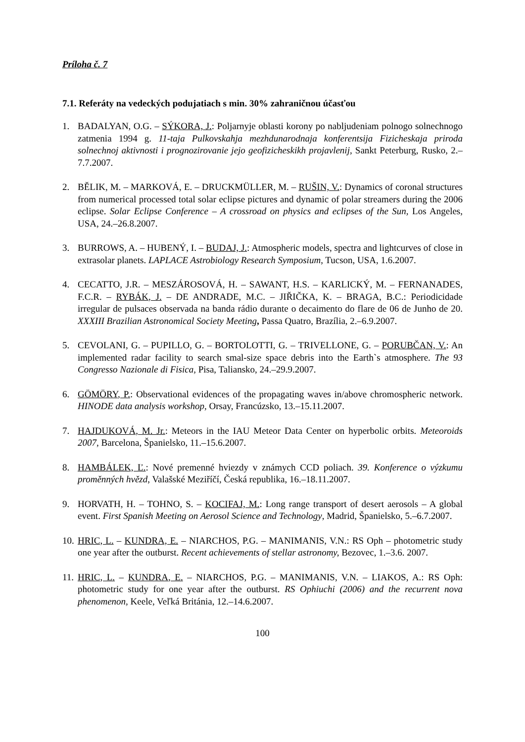Príloha č. 7
7.1. Referáty na vedeckých podujatiach s min. 30% zahraničnou účasťou
1. BADALYAN, O.G. – SÝKORA, J.: Poljarnyje oblasti korony po nabljudeniam polnogo solnechnogo zatmenia 1994 g. 11-taja Pulkovskahja mezhdunarodnaja konferentsija Fizicheskaja priroda solnechnoj aktivnosti i prognozirovanie jejo geofizicheskikh projavlenij, Sankt Peterburg, Rusko, 2.–7.7.2007.
2. BĚLIK, M. – MARKOVÁ, E. – DRUCKMÜLLER, M. – RUŠIN, V.: Dynamics of coronal structures from numerical processed total solar eclipse pictures and dynamic of polar streamers during the 2006 eclipse. Solar Eclipse Conference – A crossroad on physics and eclipses of the Sun, Los Angeles, USA, 24.–26.8.2007.
3. BURROWS, A. – HUBENÝ, I. – BUDAJ, J.: Atmospheric models, spectra and lightcurves of close in extrasolar planets. LAPLACE Astrobiology Research Symposium, Tucson, USA, 1.6.2007.
4. CECATTO, J.R. – MESZÁROSOVÁ, H. – SAWANT, H.S. – KARLICKÝ, M. – FERNANADES, F.C.R. – RYBÁK, J. – DE ANDRADE, M.C. – JIŘIČKA, K. – BRAGA, B.C.: Periodicidade irregular de pulsaces observada na banda rádio durante o decaimento do flare de 06 de Junho de 20. XXXIII Brazilian Astronomical Society Meeting, Passa Quatro, Brazília, 2.–6.9.2007.
5. CEVOLANI, G. – PUPILLO, G. – BORTOLOTTI, G. – TRIVELLONE, G. – PORUBČAN, V.: An implemented radar facility to search smal-size space debris into the Earth`s atmosphere. The 93 Congresso Nazionale di Fisica, Pisa, Taliansko, 24.–29.9.2007.
6. GÖMÖRY, P.: Observational evidences of the propagating waves in/above chromospheric network. HINODE data analysis workshop, Orsay, Francúzsko, 13.–15.11.2007.
7. HAJDUKOVÁ, M. Jr.: Meteors in the IAU Meteor Data Center on hyperbolic orbits. Meteoroids 2007, Barcelona, Španielsko, 11.–15.6.2007.
8. HAMBÁLEK, Ľ.: Nové premenné hviezdy v známych CCD poliach. 39. Konference o výzkumu proměnných hvězd, Valašské Meziříčí, Česká republika, 16.–18.11.2007.
9. HORVATH, H. – TOHNO, S. – KOCIFAJ, M.: Long range transport of desert aerosols – A global event. First Spanish Meeting on Aerosol Science and Technology, Madrid, Španielsko, 5.–6.7.2007.
10. HRIC, L. – KUNDRA, E. – NIARCHOS, P.G. – MANIMANIS, V.N.: RS Oph – photometric study one year after the outburst. Recent achievements of stellar astronomy, Bezovec, 1.–3.6. 2007.
11. HRIC, L. – KUNDRA, E. – NIARCHOS, P.G. – MANIMANIS, V.N. – LIAKOS, A.: RS Oph: photometric study for one year after the outburst. RS Ophiuchi (2006) and the recurrent nova phenomenon, Keele, Veľká Británia, 12.–14.6.2007.
100